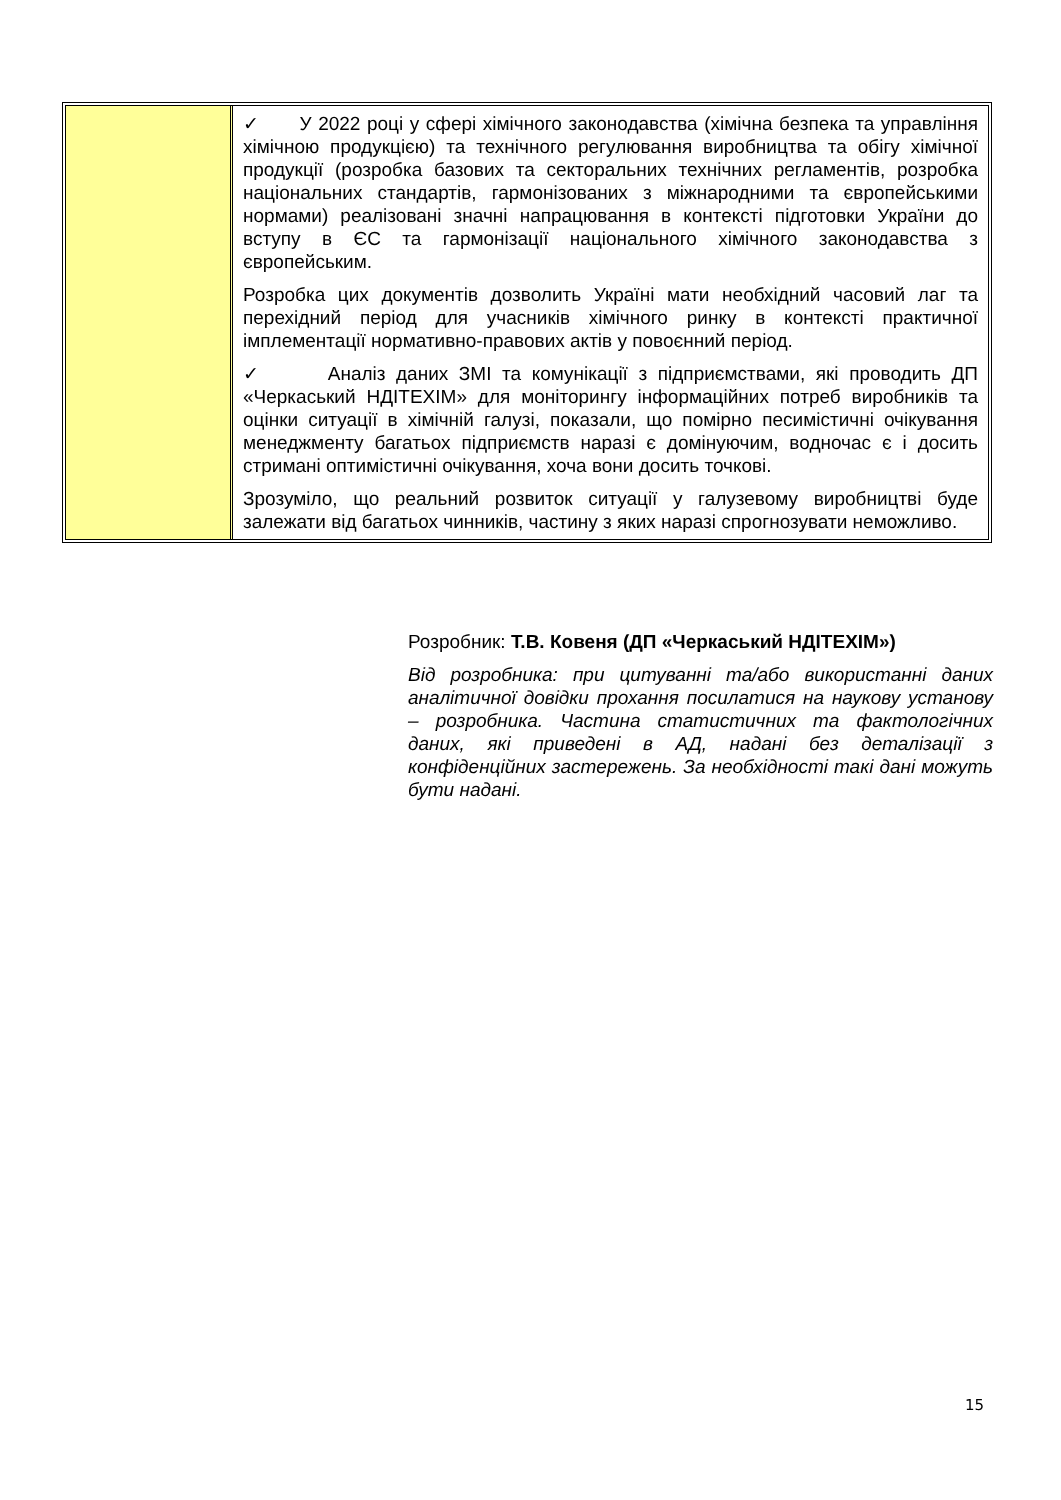| | ✓ У 2022 році у сфері хімічного законодавства (хімічна безпека та управління хімічною продукцією) та технічного регулювання виробництва та обігу хімічної продукції (розробка базових та секторальних технічних регламентів, розробка національних стандартів, гармонізованих з міжнародними та європейськими нормами) реалізовані значні напрацювання в контексті підготовки України до вступу в ЄС та гармонізації національного хімічного законодавства з європейським. Розробка цих документів дозволить Україні мати необхідний часовий лаг та перехідний період для учасників хімічного ринку в контексті практичної імплементації нормативно-правових актів у повоєнний період. ✓ Аналіз даних ЗМІ та комунікації з підприємствами, які проводить ДП «Черкаський НДІТЕХІМ» для моніторингу інформаційних потреб виробників та оцінки ситуації в хімічній галузі, показали, що помірно песимістичні очікування менеджменту багатьох підприємств наразі є домінуючим, водночас є і досить стримані оптимістичні очікування, хоча вони досить точкові. Зрозуміло, що реальний розвиток ситуації у галузевому виробництві буде залежати від багатьох чинників, частину з яких наразі спрогнозувати неможливо. |
Розробник: Т.В. Ковеня (ДП «Черкаський НДІТЕХІМ»)
Від розробника: при цитуванні та/або використанні даних аналітичної довідки прохання посилатися на наукову установу – розробника. Частина статистичних та фактологічних даних, які приведені в АД, надані без деталізації з конфіденційних застережень. За необхідності такі дані можуть бути надані.
15